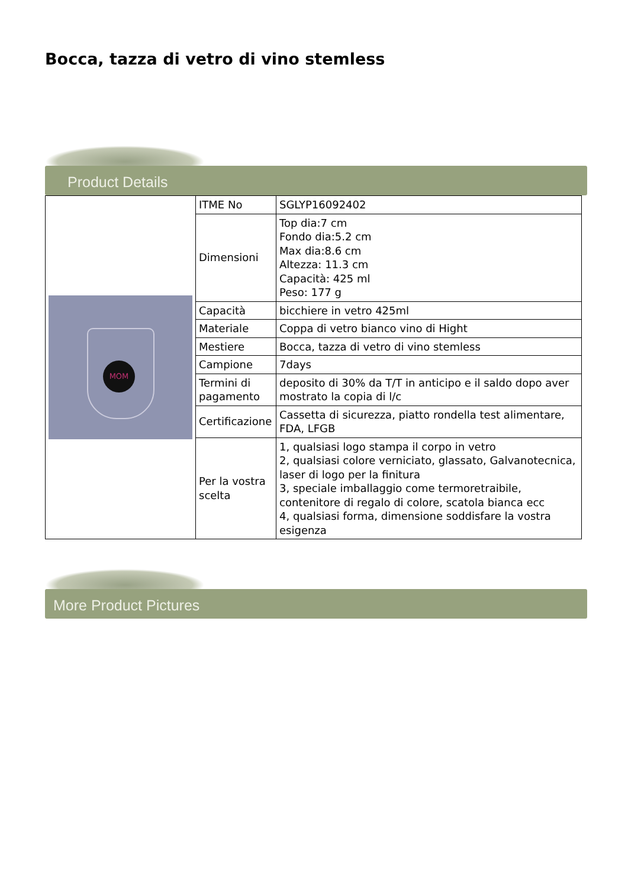Bocca, tazza di vetro di vino stemless
Product Details
| MOM | ITME No | SGLYP16092402 |
| | Dimensioni | Top dia:7 cm Fondo dia:5.2 cm Max dia:8.6 cm Altezza: 11.3 cm Capacità: 425 ml Peso: 177 g |
| | Capacità | bicchiere in vetro 425ml |
| | Materiale | Coppa di vetro bianco vino di Hight |
| | Mestiere | Bocca, tazza di vetro di vino stemless |
| | Campione | 7days |
| | Termini di pagamento | deposito di 30% da T/T in anticipo e il saldo dopo aver mostrato la copia di l/c |
| | Certificazione | Cassetta di sicurezza, piatto rondella test alimentare, FDA, LFGB |
| | Per la vostra scelta | 1, qualsiasi logo stampa il corpo in vetro 2, qualsiasi colore verniciato, glassato, Galvanotecnica, laser di logo per la finitura 3, speciale imballaggio come termoretraibile, contenitore di regalo di colore, scatola bianca ecc 4, qualsiasi forma, dimensione soddisfare la vostra esigenza |
More Product Pictures